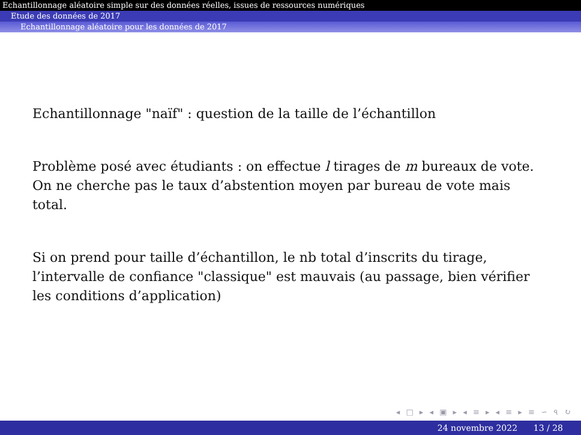Echantillonnage aléatoire simple sur des données réelles, issues de ressources numériques
Etude des données de 2017
Echantillonnage aléatoire pour les données de 2017
Echantillonnage "naïf" : question de la taille de l’échantillon
Problème posé avec étudiants : on effectue l tirages de m bureaux de vote. On ne cherche pas le taux d’abstention moyen par bureau de vote mais total.
Si on prend pour taille d’échantillon, le nb total d’inscrits du tirage, l’intervalle de confiance "classique" est mauvais (au passage, bien vérifier les conditions d’application)
◂ □ ▸ ◂ ▣ ▸ ◂ ≡ ▸ ◂ ≡ ▸ ≡ ∽ ৭ ↻
24 novembre 2022 13 / 28